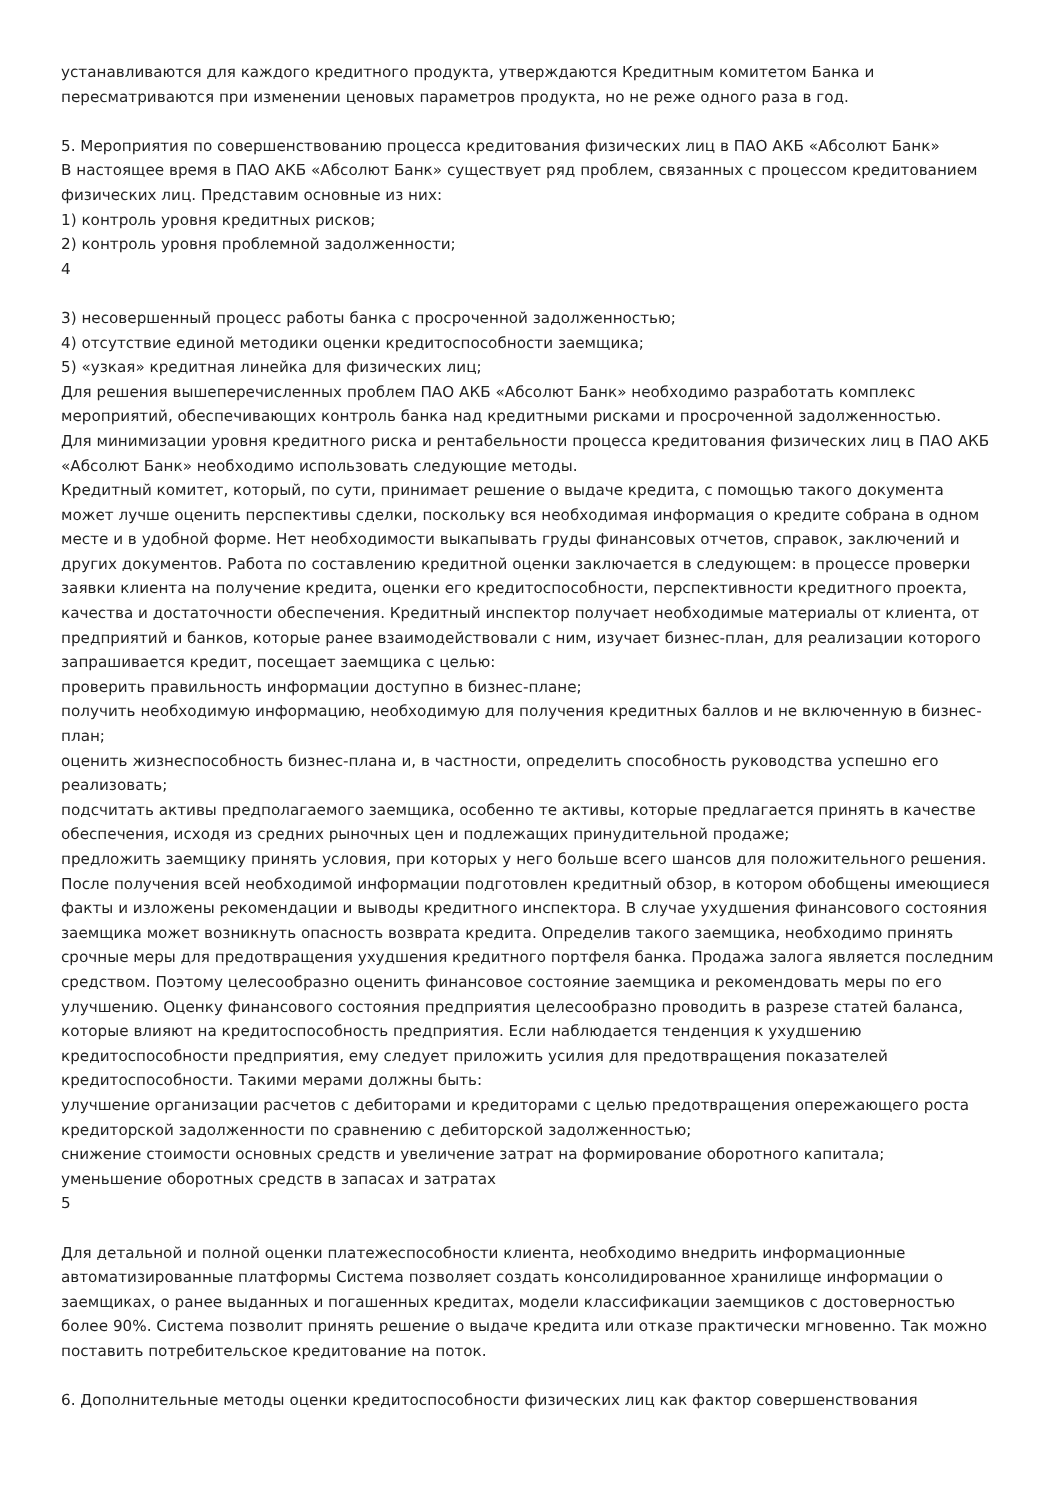устанавливаются для каждого кредитного продукта, утверждаются Кредитным комитетом Банка и пересматриваются при изменении ценовых параметров продукта, но не реже одного раза в год.
5. Мероприятия по совершенствованию процесса кредитования физических лиц в ПАО АКБ «Абсолют Банк»
В настоящее время в ПАО АКБ «Абсолют Банк» существует ряд проблем, связанных с процессом кредитованием физических лиц. Представим основные из них:
1) контроль уровня кредитных рисков;
2) контроль уровня проблемной задолженности;
4
3) несовершенный процесс работы банка с просроченной задолженностью;
4) отсутствие единой методики оценки кредитоспособности заемщика;
5) «узкая» кредитная линейка для физических лиц;
Для решения вышеперечисленных проблем ПАО АКБ «Абсолют Банк» необходимо разработать комплекс мероприятий, обеспечивающих контроль банка над кредитными рисками и просроченной задолженностью.
Для минимизации уровня кредитного риска и рентабельности процесса кредитования физических лиц в ПАО АКБ «Абсолют Банк» необходимо использовать следующие методы.
Кредитный комитет, который, по сути, принимает решение о выдаче кредита, с помощью такого документа может лучше оценить перспективы сделки, поскольку вся необходимая информация о кредите собрана в одном месте и в удобной форме. Нет необходимости выкапывать груды финансовых отчетов, справок, заключений и других документов. Работа по составлению кредитной оценки заключается в следующем: в процессе проверки заявки клиента на получение кредита, оценки его кредитоспособности, перспективности кредитного проекта, качества и достаточности обеспечения. Кредитный инспектор получает необходимые материалы от клиента, от предприятий и банков, которые ранее взаимодействовали с ним, изучает бизнес-план, для реализации которого запрашивается кредит, посещает заемщика с целью:
проверить правильность информации доступно в бизнес-плане;
получить необходимую информацию, необходимую для получения кредитных баллов и не включенную в бизнес-план;
оценить жизнеспособность бизнес-плана и, в частности, определить способность руководства успешно его реализовать;
подсчитать активы предполагаемого заемщика, особенно те активы, которые предлагается принять в качестве обеспечения, исходя из средних рыночных цен и подлежащих принудительной продаже;
предложить заемщику принять условия, при которых у него больше всего шансов для положительного решения. После получения всей необходимой информации подготовлен кредитный обзор, в котором обобщены имеющиеся факты и изложены рекомендации и выводы кредитного инспектора. В случае ухудшения финансового состояния заемщика может возникнуть опасность возврата кредита. Определив такого заемщика, необходимо принять срочные меры для предотвращения ухудшения кредитного портфеля банка. Продажа залога является последним средством. Поэтому целесообразно оценить финансовое состояние заемщика и рекомендовать меры по его улучшению. Оценку финансового состояния предприятия целесообразно проводить в разрезе статей баланса, которые влияют на кредитоспособность предприятия. Если наблюдается тенденция к ухудшению кредитоспособности предприятия, ему следует приложить усилия для предотвращения показателей кредитоспособности. Такими мерами должны быть:
улучшение организации расчетов с дебиторами и кредиторами с целью предотвращения опережающего роста кредиторской задолженности по сравнению с дебиторской задолженностью;
снижение стоимости основных средств и увеличение затрат на формирование оборотного капитала;
уменьшение оборотных средств в запасах и затратах
5
Для детальной и полной оценки платежеспособности клиента, необходимо внедрить информационные автоматизированные платформы Система позволяет создать консолидированное хранилище информации о заемщиках, о ранее выданных и погашенных кредитах, модели классификации заемщиков с достоверностью более 90%. Система позволит принять решение о выдаче кредита или отказе практически мгновенно. Так можно поставить потребительское кредитование на поток.
6. Дополнительные методы оценки кредитоспособности физических лиц как фактор совершенствования